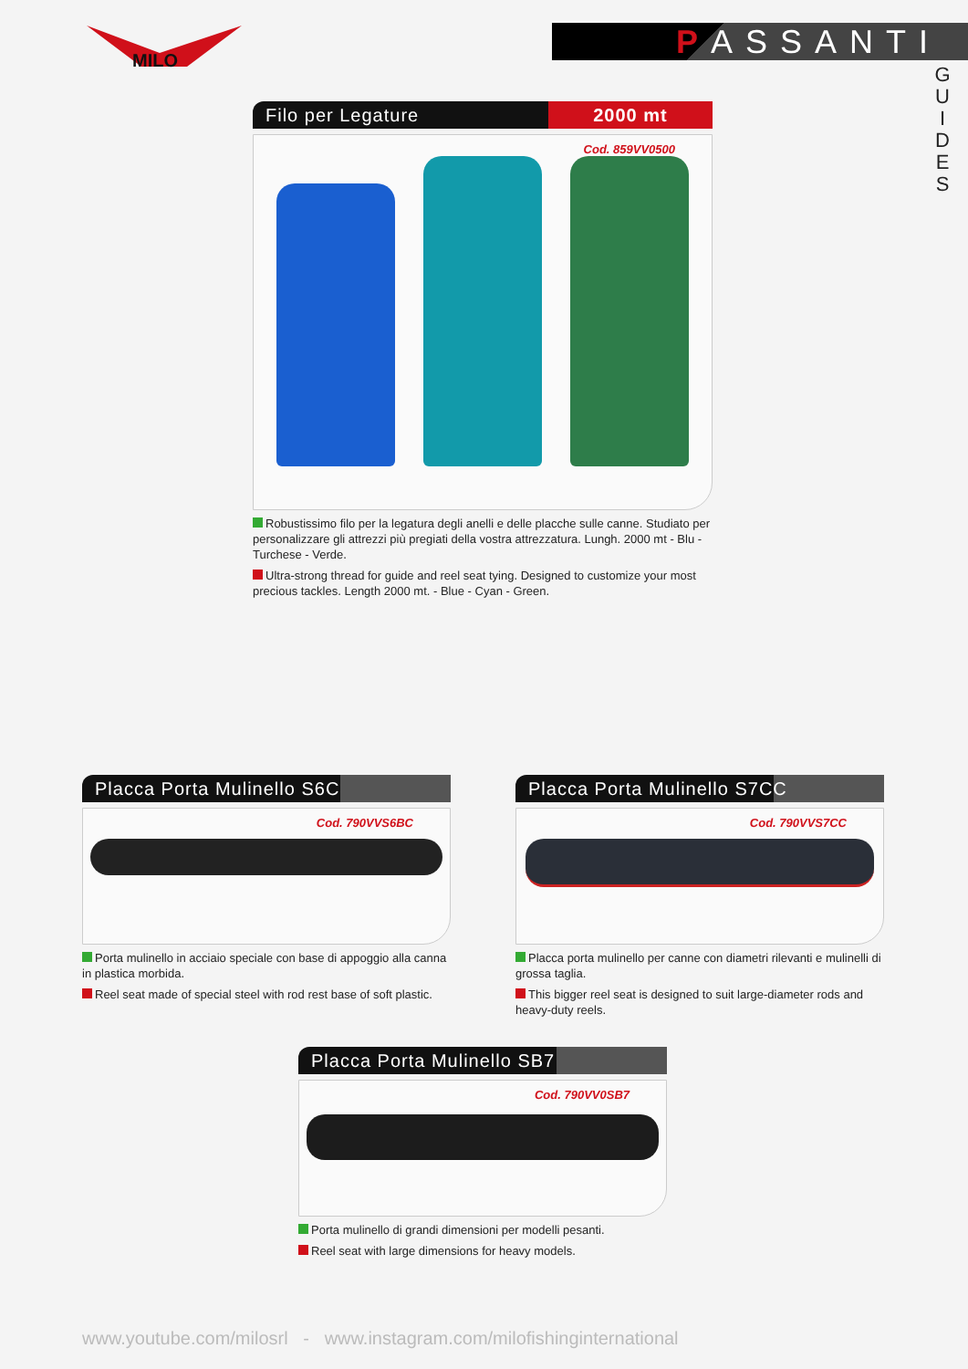MILO
PASSANTI
G U I D E S
Filo per Legature 2000 mt
Cod. 859VV0500
Robustissimo filo per la legatura degli anelli e delle placche sulle canne. Studiato per personalizzare gli attrezzi più pregiati della vostra attrezzatura. Lungh. 2000 mt - Blu - Turchese - Verde.
Ultra-strong thread for guide and reel seat tying. Designed to customize your most precious tackles. Length 2000 mt. - Blue - Cyan - Green.
Placca Porta Mulinello S6C
Cod. 790VVS6BC
Porta mulinello in acciaio speciale con base di appoggio alla canna in plastica morbida.
Reel seat made of special steel with rod rest base of soft plastic.
Placca Porta Mulinello S7CC
Cod. 790VVS7CC
Placca porta mulinello per canne con diametri rilevanti e mulinelli di grossa taglia.
This bigger reel seat is designed to suit large-diameter rods and heavy-duty reels.
Placca Porta Mulinello SB7
Cod. 790VV0SB7
Porta mulinello di grandi dimensioni per modelli pesanti.
Reel seat with large dimensions for heavy models.
www.youtube.com/milosrl - www.instagram.com/milofishinginternational